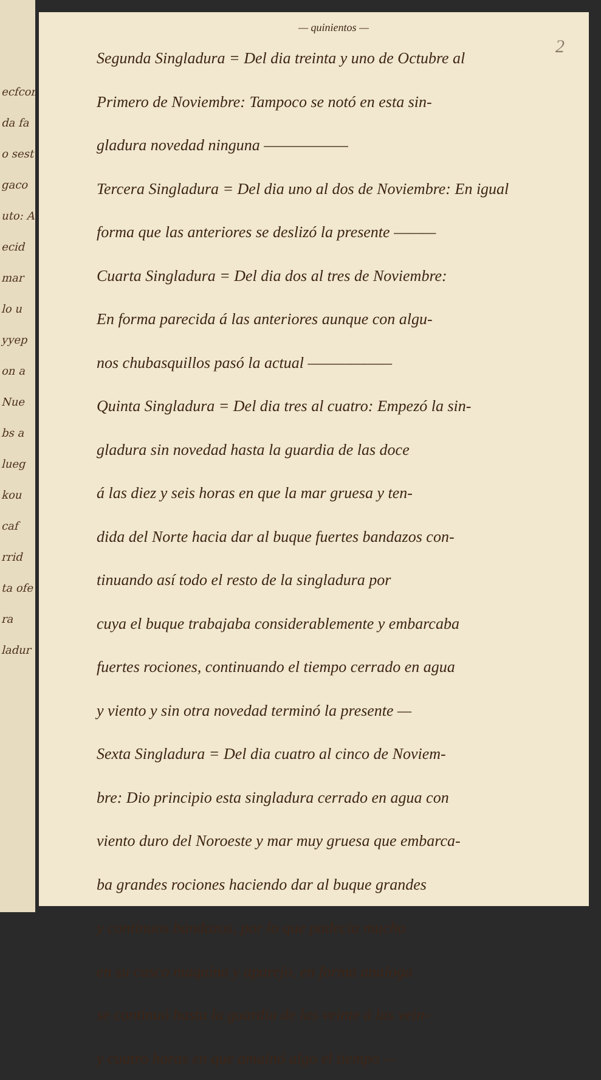ecfcon
da fa
o sest
gaco
uto: A
ecid
mar
lo u
yyep
on a
Nue
bs a
lueg
kou
caf
rrid
ta ofe
ra
ladur
— quinientos —
2
Segunda Singladura = Del dia treinta y uno de Octubre al
Primero de Noviembre: Tampoco se notó en esta sin-
gladura novedad ninguna ——————
Tercera Singladura = Del dia uno al dos de Noviembre: En igual
forma que las anteriores se deslizó la presente ———
Cuarta Singladura = Del dia dos al tres de Noviembre:
En forma parecida á las anteriores aunque con algu-
nos chubasquillos pasó la actual ——————
Quinta Singladura = Del dia tres al cuatro: Empezó la sin-
gladura sin novedad hasta la guardia de las doce
á las diez y seis horas en que la mar gruesa y ten-
dida del Norte hacia dar al buque fuertes bandazos con-
tinuando así todo el resto de la singladura por
cuya el buque trabajaba considerablemente y embarcaba
fuertes rociones, continuando el tiempo cerrado en agua
y viento y sin otra novedad terminó la presente —
Sexta Singladura = Del dia cuatro al cinco de Noviem-
bre: Dio principio esta singladura cerrado en agua con
viento duro del Noroeste y mar muy gruesa que embarca-
ba grandes rociones haciendo dar al buque grandes
y continuos bandazos, por lo que padecia mucho
en su casco maquina y aparejo, en forma analoga
se continuó hasta la guardia de las veinte á las vein-
y cuatro horas en que amainó algo el tiempo —